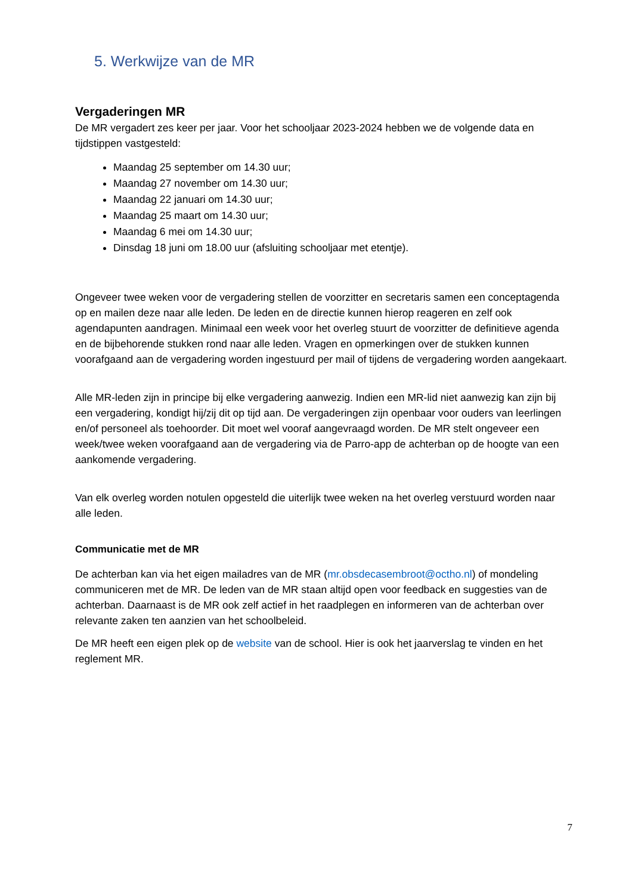5. Werkwijze van de MR
Vergaderingen MR
De MR vergadert zes keer per jaar. Voor het schooljaar 2023-2024 hebben we de volgende data en tijdstippen vastgesteld:
Maandag 25 september om 14.30 uur;
Maandag 27 november om 14.30 uur;
Maandag 22 januari om 14.30 uur;
Maandag 25 maart om 14.30 uur;
Maandag 6 mei om 14.30 uur;
Dinsdag 18 juni om 18.00 uur (afsluiting schooljaar met etentje).
Ongeveer twee weken voor de vergadering stellen de voorzitter en secretaris samen een conceptagenda op en mailen deze naar alle leden. De leden en de directie kunnen hierop reageren en zelf ook agendapunten aandragen. Minimaal een week voor het overleg stuurt de voorzitter de definitieve agenda en de bijbehorende stukken rond naar alle leden. Vragen en opmerkingen over de stukken kunnen voorafgaand aan de vergadering worden ingestuurd per mail of tijdens de vergadering worden aangekaart.
Alle MR-leden zijn in principe bij elke vergadering aanwezig. Indien een MR-lid niet aanwezig kan zijn bij een vergadering, kondigt hij/zij dit op tijd aan. De vergaderingen zijn openbaar voor ouders van leerlingen en/of personeel als toehoorder. Dit moet wel vooraf aangevraagd worden. De MR stelt ongeveer een week/twee weken voorafgaand aan de vergadering via de Parro-app de achterban op de hoogte van een aankomende vergadering.
Van elk overleg worden notulen opgesteld die uiterlijk twee weken na het overleg verstuurd worden naar alle leden.
Communicatie met de MR
De achterban kan via het eigen mailadres van de MR (mr.obsdecasembroot@octho.nl) of mondeling communiceren met de MR. De leden van de MR staan altijd open voor feedback en suggesties van de achterban. Daarnaast is de MR ook zelf actief in het raadplegen en informeren van de achterban over relevante zaken ten aanzien van het schoolbeleid.
De MR heeft een eigen plek op de website van de school. Hier is ook het jaarverslag te vinden en het reglement MR.
7